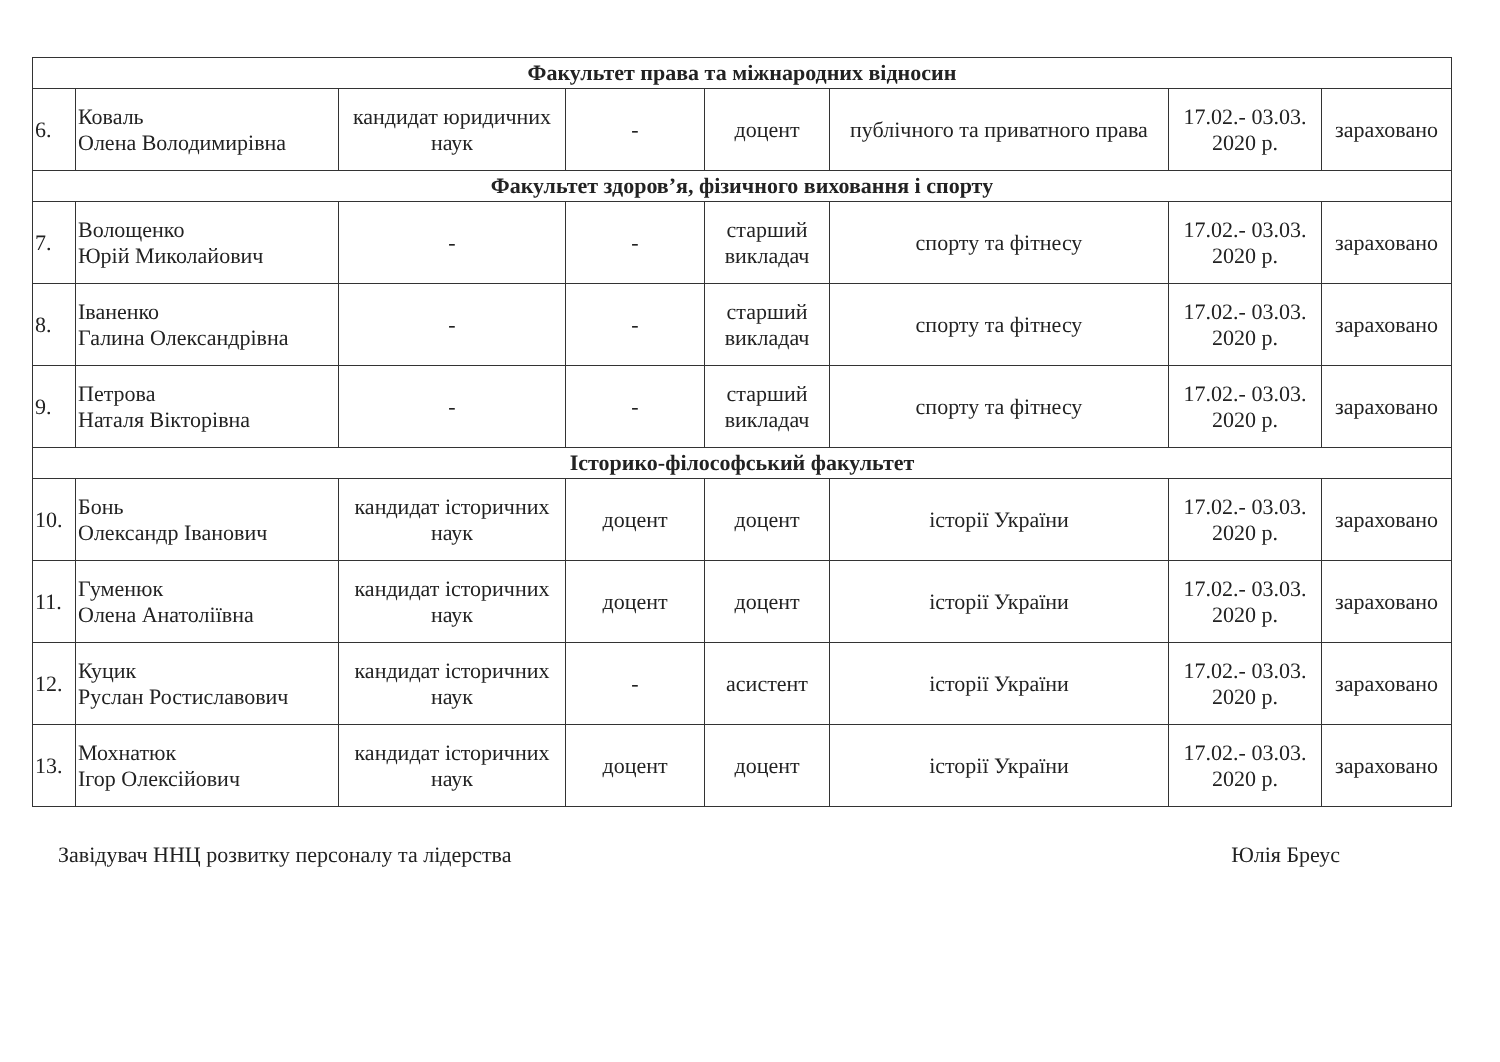| Факультет права та міжнародних відносин | | | | | | | |
| 6. | Коваль Олена Володимирівна | кандидат юридичних наук | - | доцент | публічного та приватного права | 17.02.- 03.03. 2020 р. | зараховано |
| Факультет здоров’я, фізичного виховання і спорту | | | | | | | |
| 7. | Волощенко Юрій Миколайович | - | - | старший викладач | спорту та фітнесу | 17.02.- 03.03. 2020 р. | зараховано |
| 8. | Іваненко Галина Олександрівна | - | - | старший викладач | спорту та фітнесу | 17.02.- 03.03. 2020 р. | зараховано |
| 9. | Петрова Наталя Вікторівна | - | - | старший викладач | спорту та фітнесу | 17.02.- 03.03. 2020 р. | зараховано |
| Історико-філософський факультет | | | | | | | |
| 10. | Бонь Олександр Іванович | кандидат історичних наук | доцент | доцент | історії України | 17.02.- 03.03. 2020 р. | зараховано |
| 11. | Гуменюк Олена Анатоліївна | кандидат історичних наук | доцент | доцент | історії України | 17.02.- 03.03. 2020 р. | зараховано |
| 12. | Куцик Руслан Ростиславович | кандидат історичних наук | - | асистент | історії України | 17.02.- 03.03. 2020 р. | зараховано |
| 13. | Мохнатюк Ігор Олексійович | кандидат історичних наук | доцент | доцент | історії України | 17.02.- 03.03. 2020 р. | зараховано |
Завідувач ННЦ розвитку персоналу та лідерства Юлія Бреус